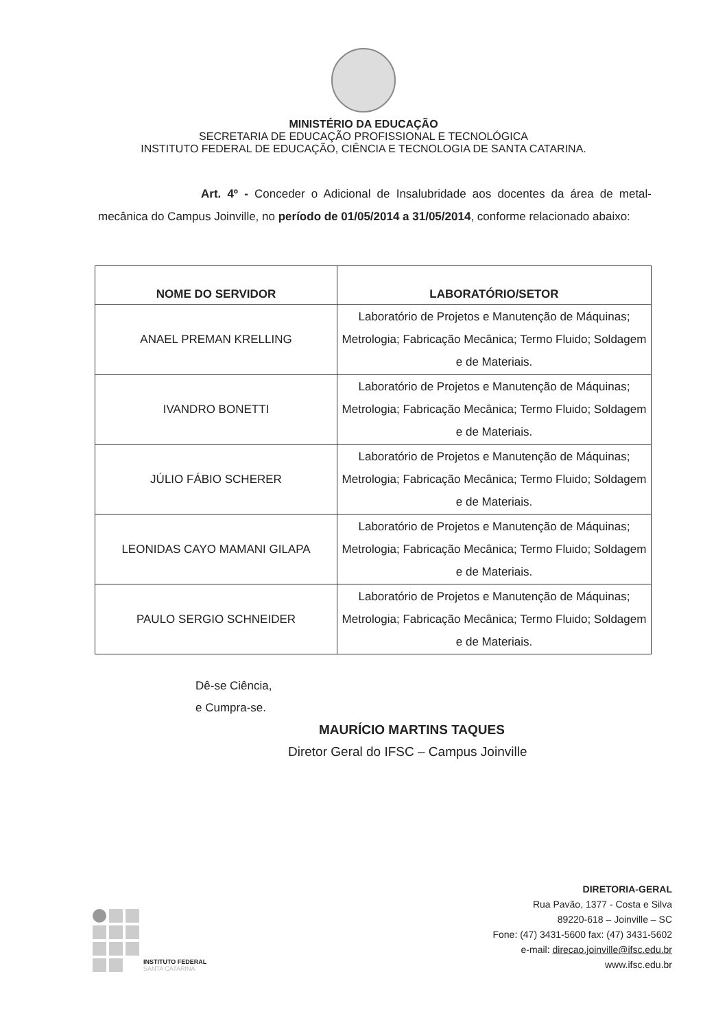MINISTÉRIO DA EDUCAÇÃO
SECRETARIA DE EDUCAÇÃO PROFISSIONAL E TECNOLÓGICA
INSTITUTO FEDERAL DE EDUCAÇÃO, CIÊNCIA E TECNOLOGIA DE SANTA CATARINA.
Art. 4º - Conceder o Adicional de Insalubridade aos docentes da área de metal-mecânica do Campus Joinville, no período de 01/05/2014 a 31/05/2014, conforme relacionado abaixo:
| NOME DO SERVIDOR | LABORATÓRIO/SETOR |
| --- | --- |
| ANAEL PREMAN KRELLING | Laboratório de Projetos e Manutenção de Máquinas; Metrologia; Fabricação Mecânica; Termo Fluido; Soldagem e de Materiais. |
| IVANDRO BONETTI | Laboratório de Projetos e Manutenção de Máquinas; Metrologia; Fabricação Mecânica; Termo Fluido; Soldagem e de Materiais. |
| JÚLIO FÁBIO SCHERER | Laboratório de Projetos e Manutenção de Máquinas; Metrologia; Fabricação Mecânica; Termo Fluido; Soldagem e de Materiais. |
| LEONIDAS CAYO MAMANI GILAPA | Laboratório de Projetos e Manutenção de Máquinas; Metrologia; Fabricação Mecânica; Termo Fluido; Soldagem e de Materiais. |
| PAULO SERGIO SCHNEIDER | Laboratório de Projetos e Manutenção de Máquinas; Metrologia; Fabricação Mecânica; Termo Fluido; Soldagem e de Materiais. |
Dê-se Ciência,
e Cumpra-se.
MAURÍCIO MARTINS TAQUES
Diretor Geral do IFSC – Campus Joinville
INSTITUTO FEDERAL
SANTA CATARINA
DIRETORIA-GERAL
Rua Pavão, 1377 - Costa e Silva
89220-618 – Joinville – SC
Fone: (47) 3431-5600 fax: (47) 3431-5602
e-mail: direcao.joinville@ifsc.edu.br
www.ifsc.edu.br